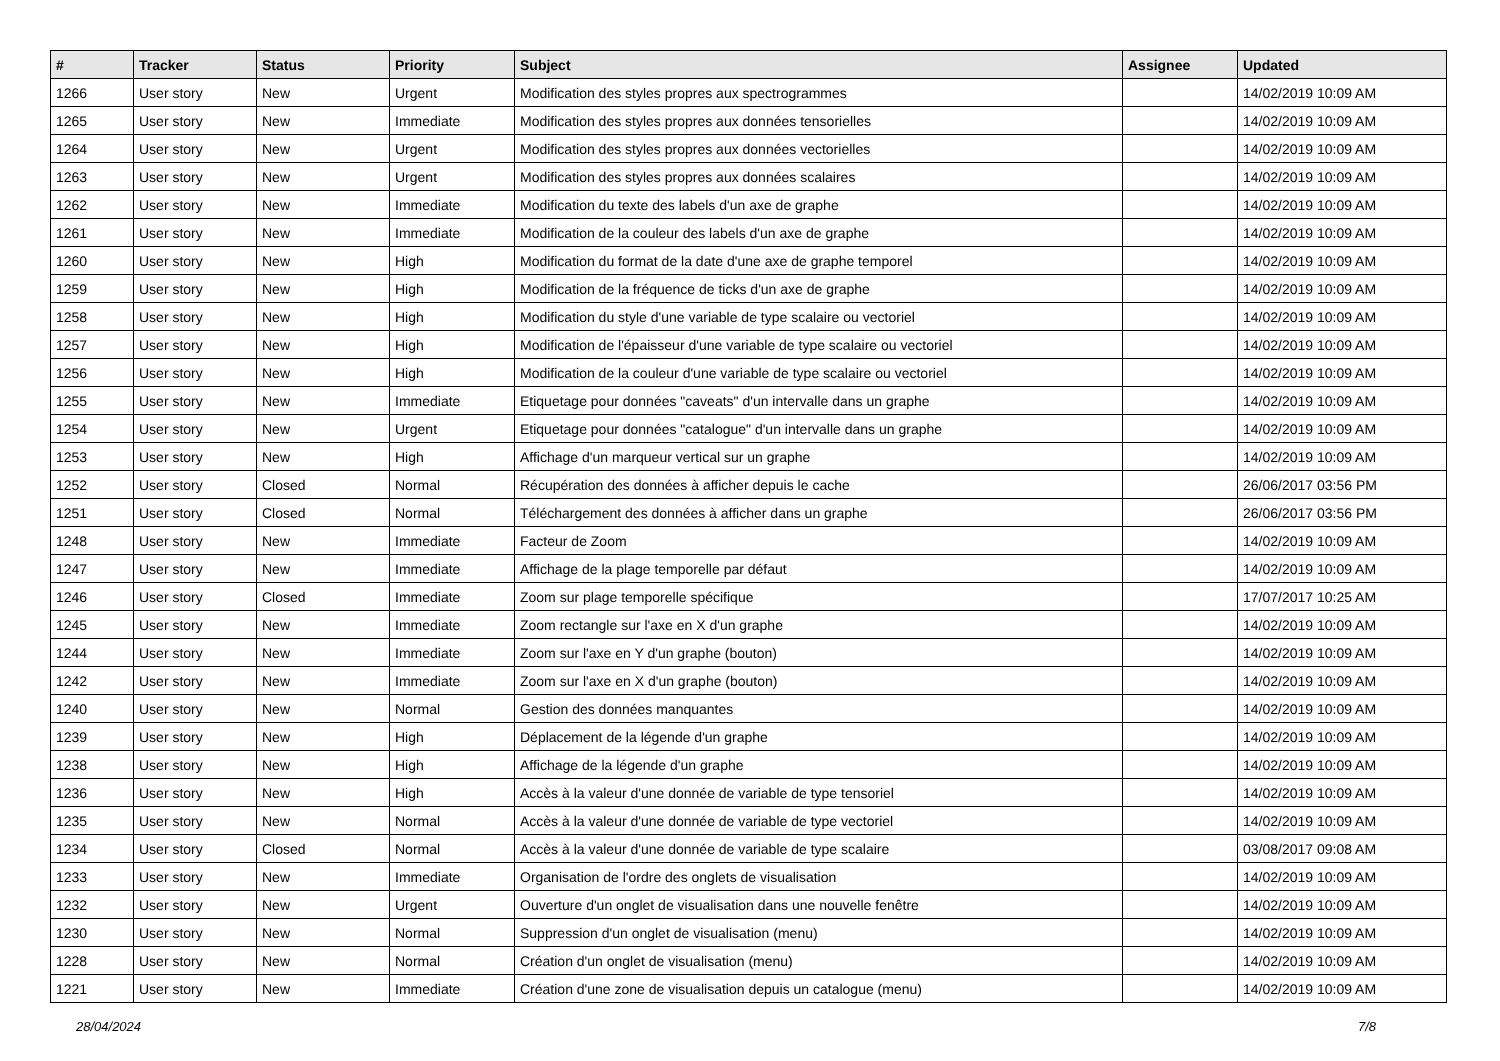| # | Tracker | Status | Priority | Subject | Assignee | Updated |
| --- | --- | --- | --- | --- | --- | --- |
| 1266 | User story | New | Urgent | Modification des styles propres aux spectrogrammes | | 14/02/2019 10:09 AM |
| 1265 | User story | New | Immediate | Modification des styles propres aux données tensorielles | | 14/02/2019 10:09 AM |
| 1264 | User story | New | Urgent | Modification des styles propres aux données vectorielles | | 14/02/2019 10:09 AM |
| 1263 | User story | New | Urgent | Modification des styles propres aux données scalaires | | 14/02/2019 10:09 AM |
| 1262 | User story | New | Immediate | Modification du texte des labels d'un axe de graphe | | 14/02/2019 10:09 AM |
| 1261 | User story | New | Immediate | Modification de la couleur des labels d'un axe de graphe | | 14/02/2019 10:09 AM |
| 1260 | User story | New | High | Modification du format de la date d'une axe de graphe temporel | | 14/02/2019 10:09 AM |
| 1259 | User story | New | High | Modification de la fréquence de ticks d'un axe de graphe | | 14/02/2019 10:09 AM |
| 1258 | User story | New | High | Modification du style d'une variable de type scalaire ou vectoriel | | 14/02/2019 10:09 AM |
| 1257 | User story | New | High | Modification de l'épaisseur d'une variable de type scalaire ou vectoriel | | 14/02/2019 10:09 AM |
| 1256 | User story | New | High | Modification de la couleur d'une variable de type scalaire ou vectoriel | | 14/02/2019 10:09 AM |
| 1255 | User story | New | Immediate | Etiquetage pour données "caveats" d'un intervalle dans un graphe | | 14/02/2019 10:09 AM |
| 1254 | User story | New | Urgent | Etiquetage pour données "catalogue" d'un intervalle dans un graphe | | 14/02/2019 10:09 AM |
| 1253 | User story | New | High | Affichage d'un marqueur vertical sur un graphe | | 14/02/2019 10:09 AM |
| 1252 | User story | Closed | Normal | Récupération des données à afficher depuis le cache | | 26/06/2017 03:56 PM |
| 1251 | User story | Closed | Normal | Téléchargement des données à afficher dans un graphe | | 26/06/2017 03:56 PM |
| 1248 | User story | New | Immediate | Facteur de Zoom | | 14/02/2019 10:09 AM |
| 1247 | User story | New | Immediate | Affichage de la plage temporelle par défaut | | 14/02/2019 10:09 AM |
| 1246 | User story | Closed | Immediate | Zoom sur plage temporelle spécifique | | 17/07/2017 10:25 AM |
| 1245 | User story | New | Immediate | Zoom rectangle sur l'axe en X d'un graphe | | 14/02/2019 10:09 AM |
| 1244 | User story | New | Immediate | Zoom sur l'axe en Y d'un graphe (bouton) | | 14/02/2019 10:09 AM |
| 1242 | User story | New | Immediate | Zoom sur l'axe en X d'un graphe (bouton) | | 14/02/2019 10:09 AM |
| 1240 | User story | New | Normal | Gestion des données manquantes | | 14/02/2019 10:09 AM |
| 1239 | User story | New | High | Déplacement de la légende d'un graphe | | 14/02/2019 10:09 AM |
| 1238 | User story | New | High | Affichage de la légende d'un graphe | | 14/02/2019 10:09 AM |
| 1236 | User story | New | High | Accès à la valeur d'une donnée de variable de type tensoriel | | 14/02/2019 10:09 AM |
| 1235 | User story | New | Normal | Accès à la valeur d'une donnée de variable de type vectoriel | | 14/02/2019 10:09 AM |
| 1234 | User story | Closed | Normal | Accès à la valeur d'une donnée de variable de type scalaire | | 03/08/2017 09:08 AM |
| 1233 | User story | New | Immediate | Organisation de l'ordre des onglets de visualisation | | 14/02/2019 10:09 AM |
| 1232 | User story | New | Urgent | Ouverture d'un onglet de visualisation dans une nouvelle fenêtre | | 14/02/2019 10:09 AM |
| 1230 | User story | New | Normal | Suppression d'un onglet de visualisation (menu) | | 14/02/2019 10:09 AM |
| 1228 | User story | New | Normal | Création d'un onglet de visualisation (menu) | | 14/02/2019 10:09 AM |
| 1221 | User story | New | Immediate | Création d'une zone de visualisation depuis un catalogue (menu) | | 14/02/2019 10:09 AM |
28/04/2024 7/8